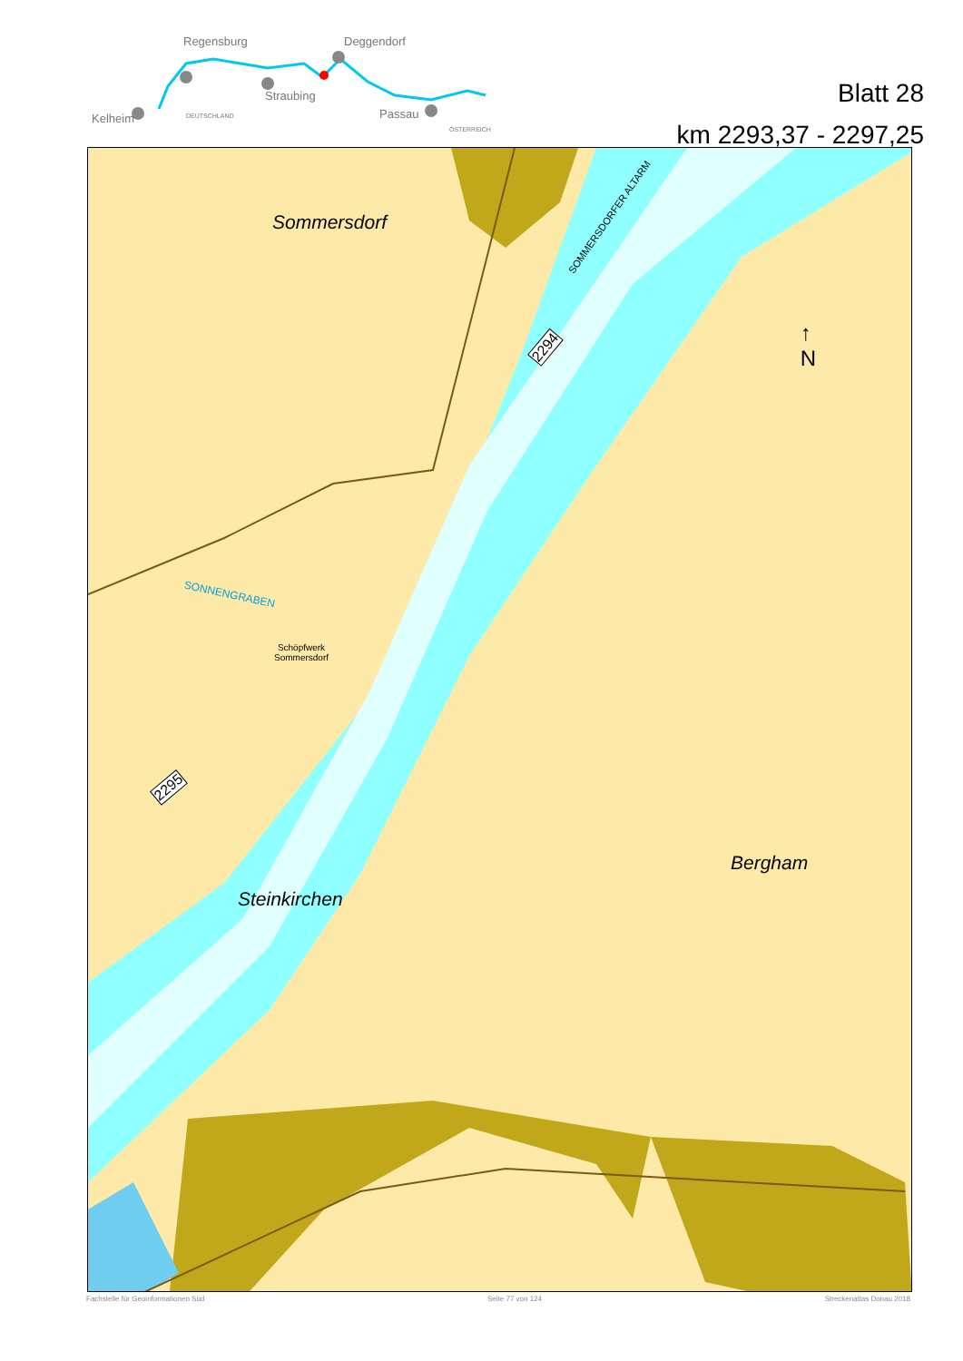Regensburg
Deggendorf
Straubing
Kelheim
Passau
DEUTSCHLAND
ÖSTERREICH
Blatt 28
km 2293,37 - 2297,25
Sommersdorf
Steinkirchen
Bergham
SONNENGRABEN
Schöpfwerk
Sommersdorf
SOMMERSDORFER ALTARM
2294
2295
↑
N
Fachstelle für Geoinformationen Süd Seite 77 von 124 Streckenatlas Donau 2018